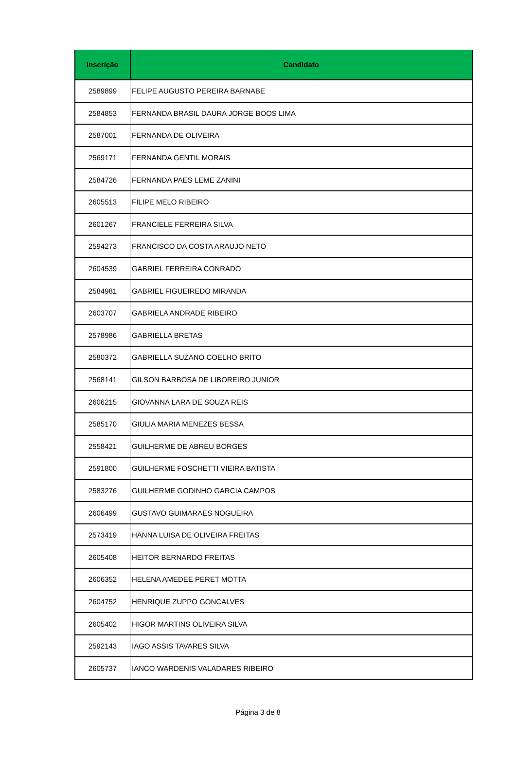| Inscrição | Candidato |
| --- | --- |
| 2589899 | FELIPE AUGUSTO PEREIRA BARNABE |
| 2584853 | FERNANDA BRASIL DAURA JORGE BOOS LIMA |
| 2587001 | FERNANDA DE OLIVEIRA |
| 2569171 | FERNANDA GENTIL MORAIS |
| 2584726 | FERNANDA PAES LEME ZANINI |
| 2605513 | FILIPE MELO RIBEIRO |
| 2601267 | FRANCIELE FERREIRA SILVA |
| 2594273 | FRANCISCO DA COSTA ARAUJO NETO |
| 2604539 | GABRIEL FERREIRA CONRADO |
| 2584981 | GABRIEL FIGUEIREDO MIRANDA |
| 2603707 | GABRIELA ANDRADE RIBEIRO |
| 2578986 | GABRIELLA BRETAS |
| 2580372 | GABRIELLA SUZANO COELHO BRITO |
| 2568141 | GILSON BARBOSA DE LIBOREIRO JUNIOR |
| 2606215 | GIOVANNA LARA DE SOUZA REIS |
| 2585170 | GIULIA MARIA MENEZES BESSA |
| 2558421 | GUILHERME DE ABREU BORGES |
| 2591800 | GUILHERME FOSCHETTI VIEIRA BATISTA |
| 2583276 | GUILHERME GODINHO GARCIA CAMPOS |
| 2606499 | GUSTAVO GUIMARAES NOGUEIRA |
| 2573419 | HANNA LUISA DE OLIVEIRA FREITAS |
| 2605408 | HEITOR BERNARDO FREITAS |
| 2606352 | HELENA AMEDEE PERET MOTTA |
| 2604752 | HENRIQUE ZUPPO GONCALVES |
| 2605402 | HIGOR MARTINS OLIVEIRA SILVA |
| 2592143 | IAGO ASSIS TAVARES SILVA |
| 2605737 | IANCO WARDENIS VALADARES RIBEIRO |
Página 3 de 8